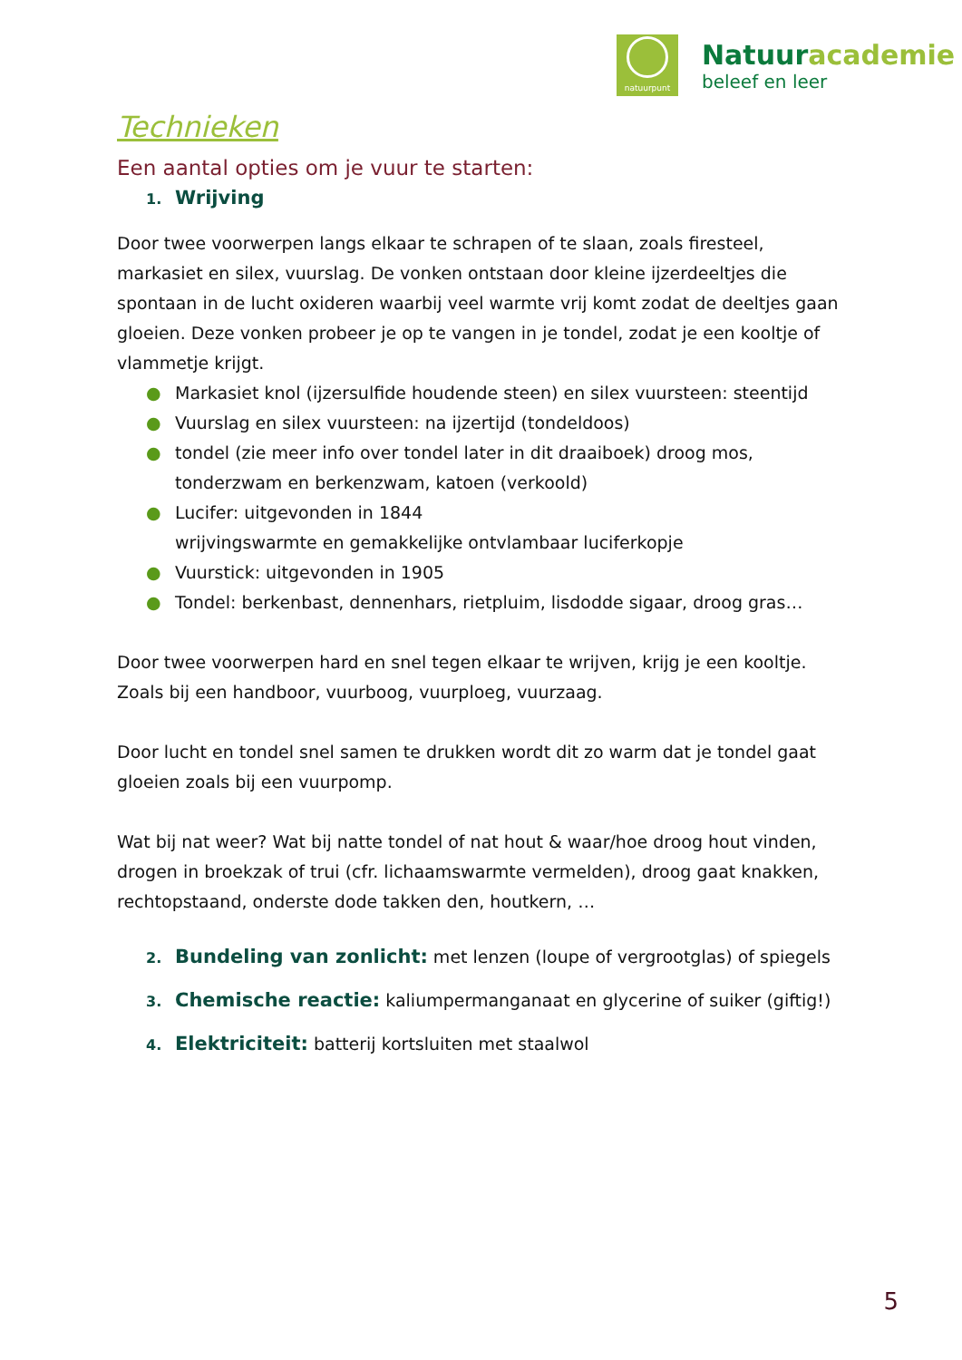natuurpunt
Natuuracademie
beleef en leer
Technieken
Een aantal opties om je vuur te starten:
1. Wrijving
Door twee voorwerpen langs elkaar te schrapen of te slaan, zoals firesteel, markasiet en silex, vuurslag. De vonken ontstaan door kleine ijzerdeeltjes die spontaan in de lucht oxideren waarbij veel warmte vrij komt zodat de deeltjes gaan gloeien. Deze vonken probeer je op te vangen in je tondel, zodat je een kooltje of vlammetje krijgt.
● Markasiet knol (ijzersulfide houdende steen) en silex vuursteen: steentijd
● Vuurslag en silex vuursteen: na ijzertijd (tondeldoos)
● tondel (zie meer info over tondel later in dit draaiboek) droog mos, tonderzwam en berkenzwam, katoen (verkoold)
● Lucifer: uitgevonden in 1844
wrijvingswarmte en gemakkelijke ontvlambaar luciferkopje
● Vuurstick: uitgevonden in 1905
● Tondel: berkenbast, dennenhars, rietpluim, lisdodde sigaar, droog gras…
Door twee voorwerpen hard en snel tegen elkaar te wrijven, krijg je een kooltje. Zoals bij een handboor, vuurboog, vuurploeg, vuurzaag.
Door lucht en tondel snel samen te drukken wordt dit zo warm dat je tondel gaat gloeien zoals bij een vuurpomp.
Wat bij nat weer? Wat bij natte tondel of nat hout & waar/hoe droog hout vinden, drogen in broekzak of trui (cfr. lichaamswarmte vermelden), droog gaat knakken, rechtopstaand, onderste dode takken den, houtkern, …
2. Bundeling van zonlicht: met lenzen (loupe of vergrootglas) of spiegels
3. Chemische reactie: kaliumpermanganaat en glycerine of suiker (giftig!)
4. Elektriciteit: batterij kortsluiten met staalwol
5